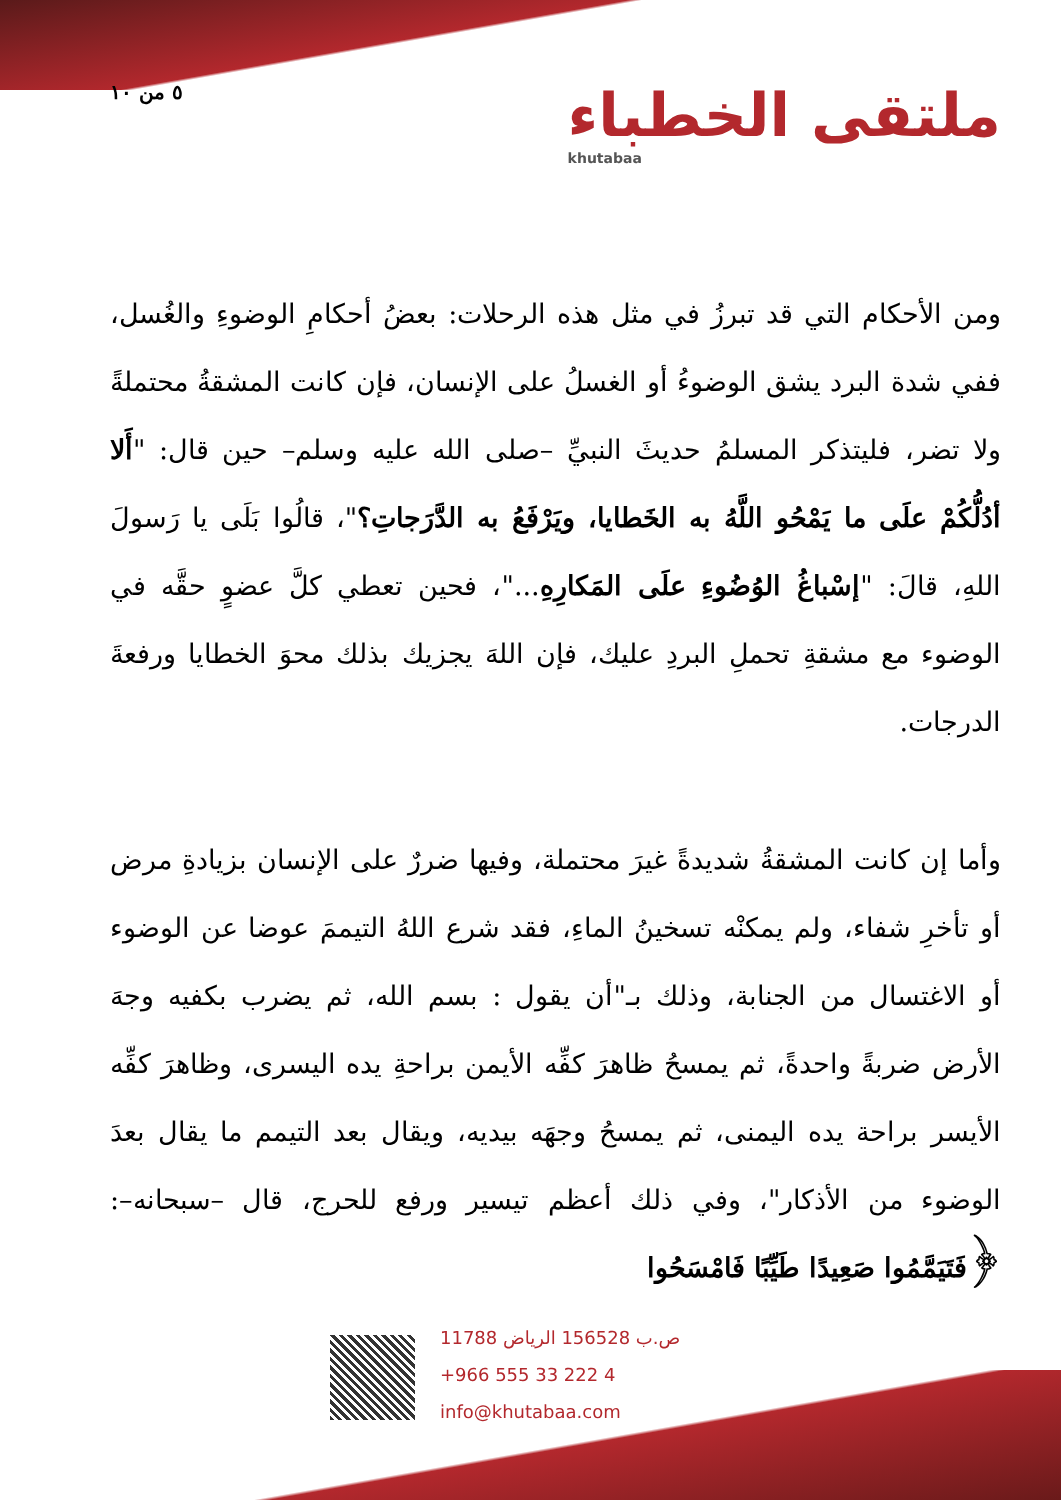٥ من ١٠
ملتقى الخطباء
khutabaa
ومن الأحكام التي قد تبرزُ في مثل هذه الرحلات: بعضُ أحكامِ الوضوءِ والغُسل، ففي شدة البرد يشق الوضوءُ أو الغسلُ على الإنسان، فإن كانت المشقةُ محتملةً ولا تضر، فليتذكر المسلمُ حديثَ النبيِّ –صلى الله عليه وسلم– حين قال: "أَلا أدُلُّكُمْ علَى ما يَمْحُو اللَّهُ به الخَطايا، ويَرْفَعُ به الدَّرَجاتِ؟"، قالُوا بَلَى يا رَسولَ اللهِ، قالَ: "إسْباغُ الوُضُوءِ علَى المَكارِهِ..."، فحين تعطي كلَّ عضوٍ حقَّه في الوضوء مع مشقةِ تحملِ البردِ عليك، فإن اللهَ يجزيك بذلك محوَ الخطايا ورفعةَ الدرجات.
وأما إن كانت المشقةُ شديدةً غيرَ محتملة، وفيها ضررٌ على الإنسان بزيادةِ مرض أو تأخرِ شفاء، ولم يمكنْه تسخينُ الماءِ، فقد شرع اللهُ التيممَ عوضا عن الوضوء أو الاغتسال من الجنابة، وذلك بـ"أن يقول : بسم الله، ثم يضرب بكفيه وجهَ الأرض ضربةً واحدةً، ثم يمسحُ ظاهرَ كفِّه الأيمن براحةِ يده اليسرى، وظاهرَ كفِّه الأيسر براحة يده اليمنى، ثم يمسحُ وجهَه بيديه، ويقال بعد التيمم ما يقال بعدَ الوضوء من الأذكار"، وفي ذلك أعظم تيسير ورفع للحرج، قال –سبحانه–: ﴿فَتَيَمَّمُوا صَعِيدًا طَيِّبًا فَامْسَحُوا
ص.ب 156528 الرياض 11788
+966 555 33 222 4
info@khutabaa.com